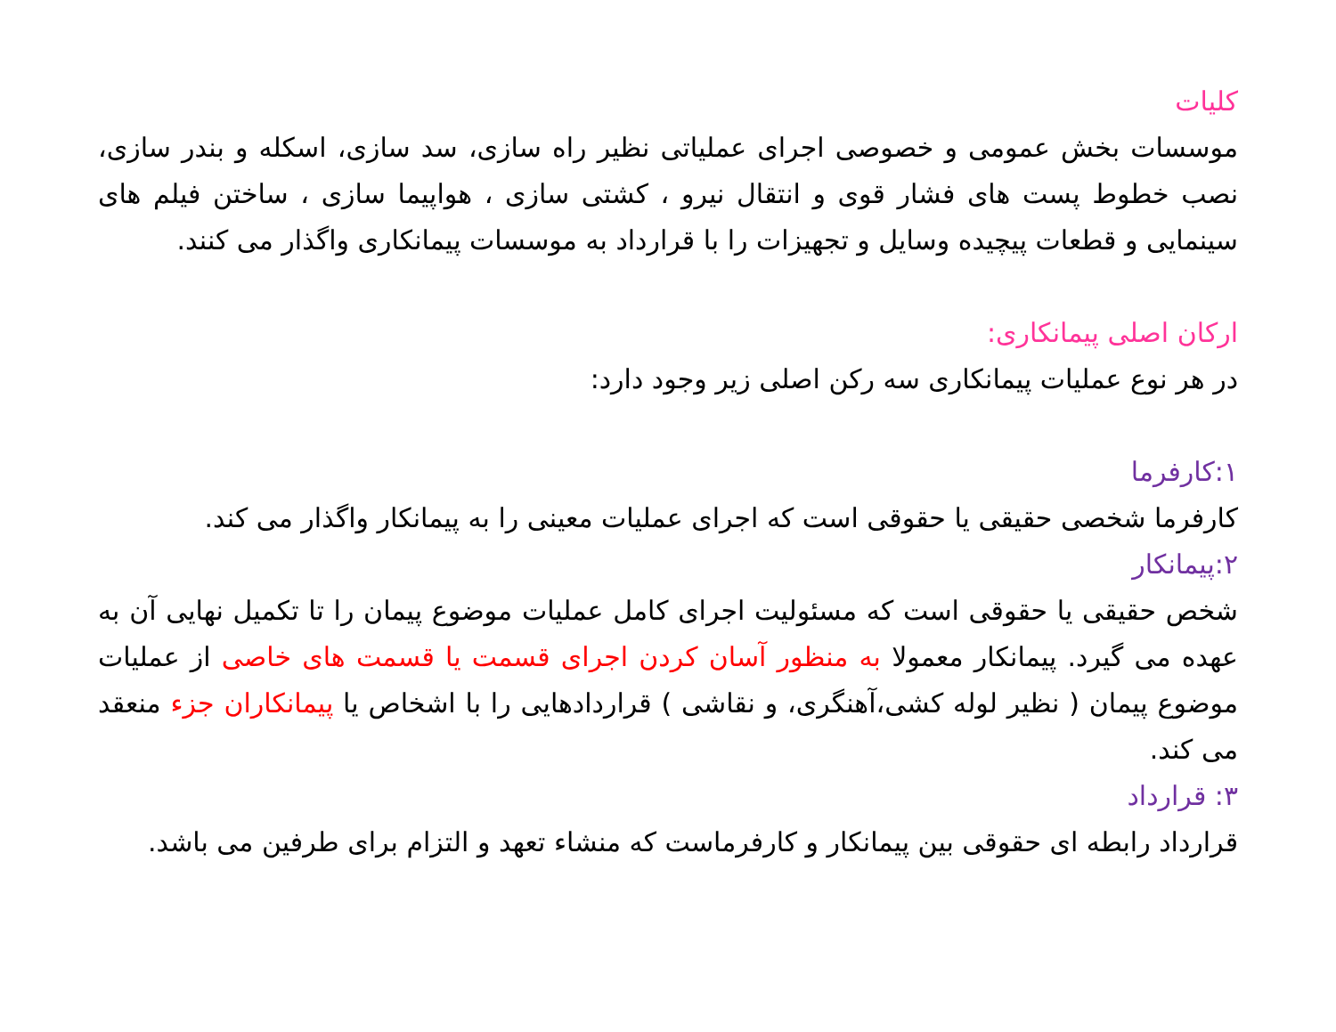کلیات
موسسات بخش عمومی و خصوصی اجرای عملیاتی نظیر راه سازی، سد سازی، اسکله و بندر سازی، نصب خطوط پست های فشار قوی و انتقال نیرو ، کشتی سازی ، هواپیما سازی ، ساختن فیلم های سینمایی و قطعات پیچیده وسایل و تجهیزات را با قرارداد به موسسات پیمانکاری واگذار می کنند.
ارکان اصلی پیمانکاری:
در هر نوع عملیات پیمانکاری سه رکن اصلی زیر وجود دارد:
۱:کارفرما
کارفرما شخصی حقیقی یا حقوقی است که اجرای عملیات معینی را به پیمانکار واگذار می کند.
۲:پیمانکار
شخص حقیقی یا حقوقی است که مسئولیت اجرای کامل عملیات موضوع پیمان را تا تکمیل نهایی آن به عهده می گیرد. پیمانکار معمولا به منظور آسان کردن اجرای قسمت یا قسمت های خاصی از عملیات موضوع پیمان ( نظیر لوله کشی،آهنگری، و نقاشی ) قراردادهایی را با اشخاص یا پیمانکاران جزء منعقد می کند.
۳: قرارداد
قرارداد رابطه ای حقوقی بین پیمانکار و کارفرماست که منشاء تعهد و التزام برای طرفین می باشد.